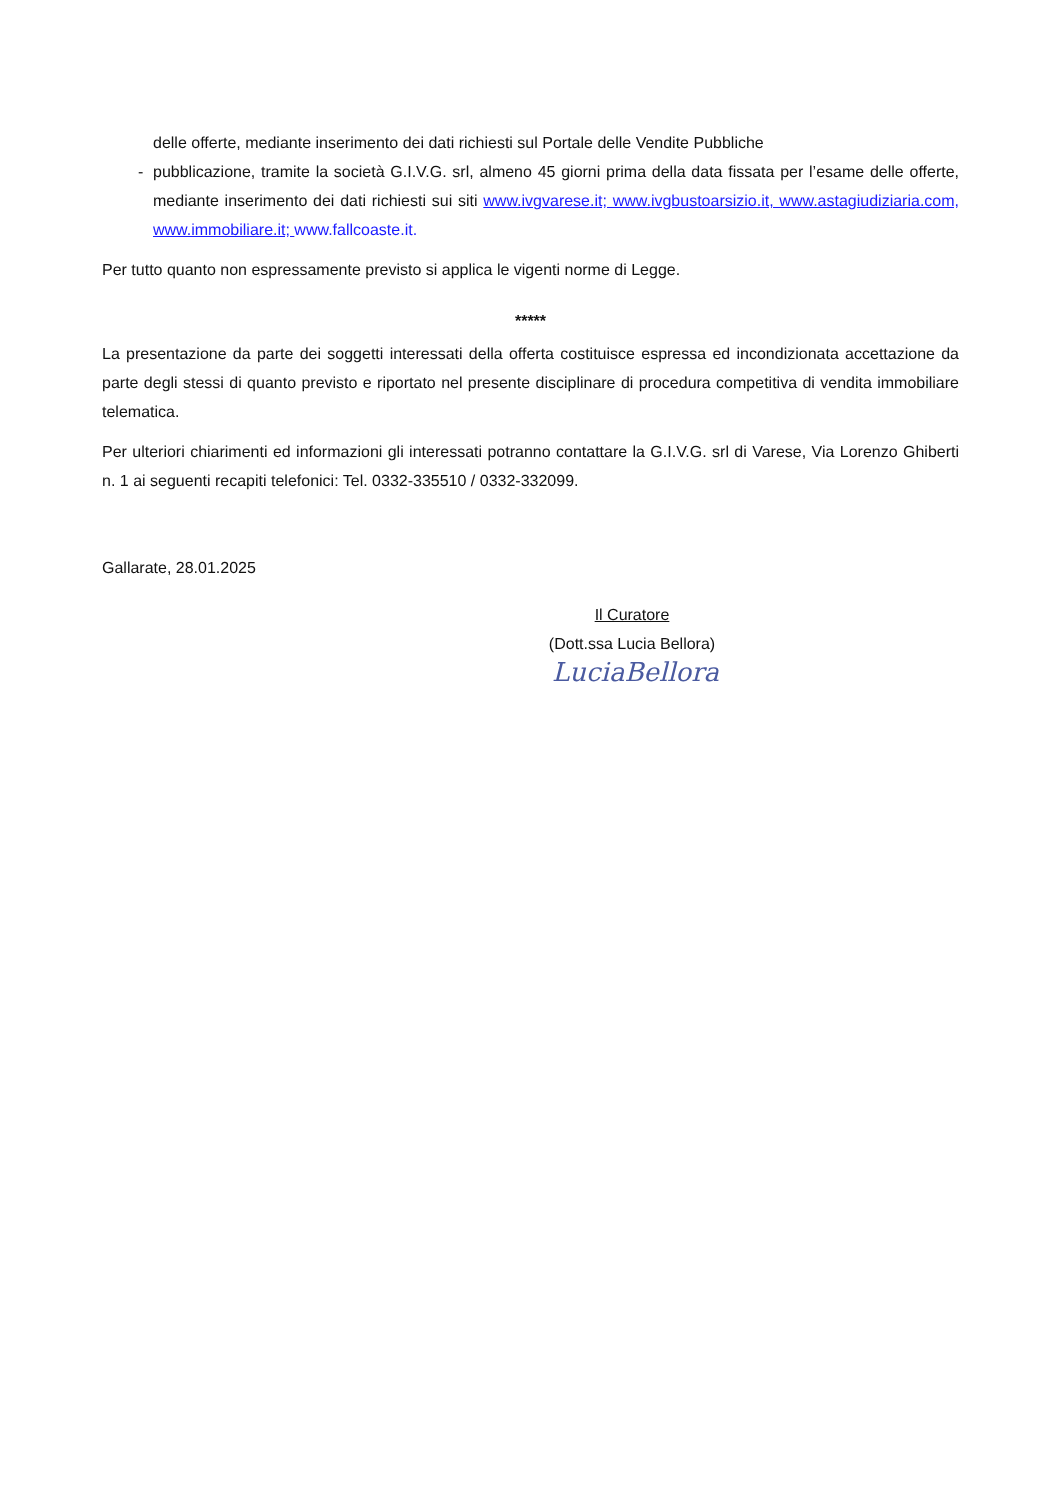delle offerte, mediante inserimento dei dati richiesti sul Portale delle Vendite Pubbliche
- pubblicazione, tramite la società G.I.V.G. srl, almeno 45 giorni prima della data fissata per l’esame delle offerte, mediante inserimento dei dati richiesti sui siti www.ivgvarese.it; www.ivgbustoarsizio.it, www.astagiudiziaria.com, www.immobiliare.it; www.fallcoaste.it.
Per tutto quanto non espressamente previsto si applica le vigenti norme di Legge.
*****
La presentazione da parte dei soggetti interessati della offerta costituisce espressa ed incondizionata accettazione da parte degli stessi di quanto previsto e riportato nel presente disciplinare di procedura competitiva di vendita immobiliare telematica.
Per ulteriori chiarimenti ed informazioni gli interessati potranno contattare la G.I.V.G. srl di Varese, Via Lorenzo Ghiberti n. 1 ai seguenti recapiti telefonici: Tel. 0332-335510 / 0332-332099.
Gallarate, 28.01.2025
Il Curatore
(Dott.ssa Lucia Bellora)
LuciaBellora